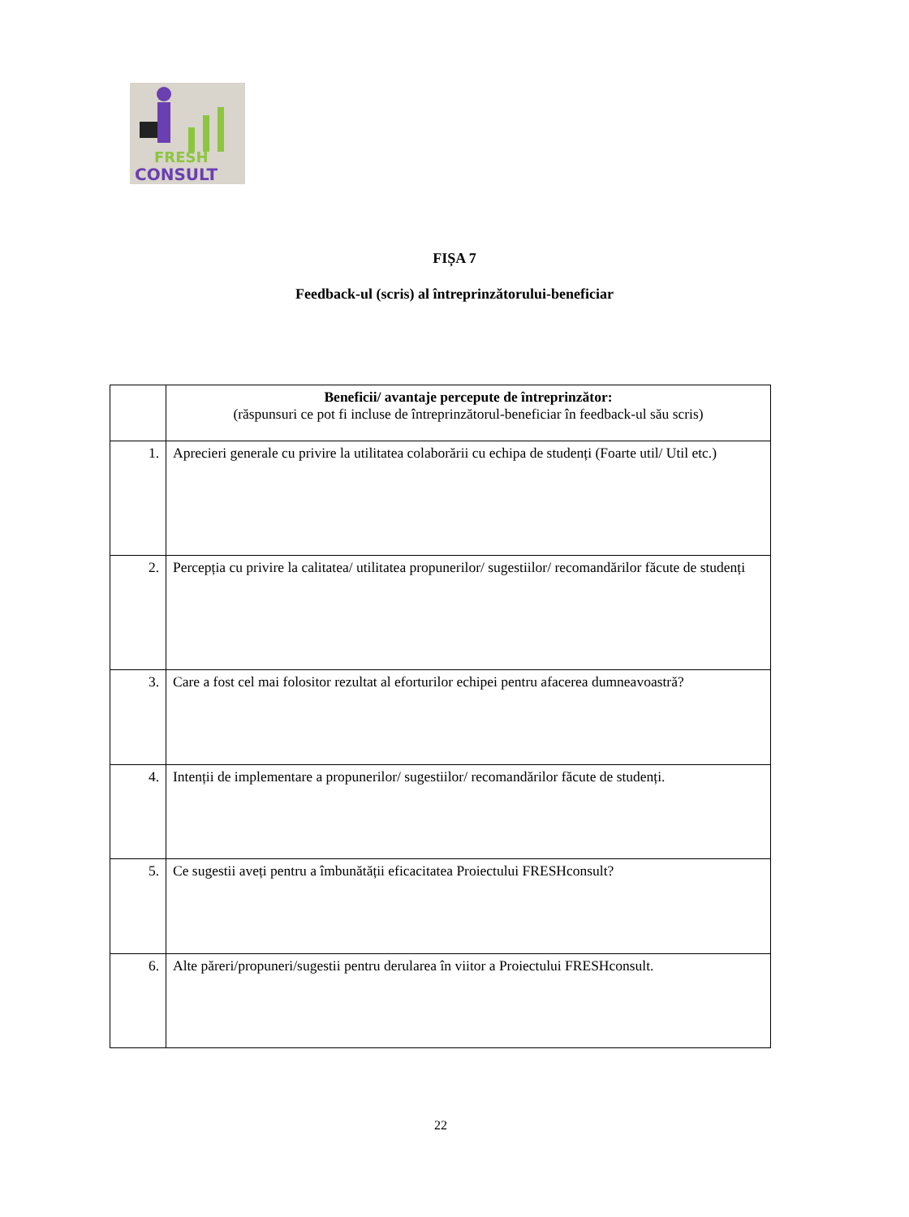FRESH
CONSULT
FIȘA 7
Feedback-ul (scris) al întreprinzătorului-beneficiar
| | Beneficii/ avantaje percepute de întreprinzător: (răspunsuri ce pot fi incluse de întreprinzătorul-beneficiar în feedback-ul său scris) |
| --- | --- |
| 1. | Aprecieri generale cu privire la utilitatea colaborării cu echipa de studenți (Foarte util/ Util etc.) |
| 2. | Percepția cu privire la calitatea/ utilitatea propunerilor/ sugestiilor/ recomandărilor făcute de studenți |
| 3. | Care a fost cel mai folositor rezultat al eforturilor echipei pentru afacerea dumneavoastră? |
| 4. | Intenții de implementare a propunerilor/ sugestiilor/ recomandărilor făcute de studenți. |
| 5. | Ce sugestii aveți pentru a îmbunătății eficacitatea Proiectului FRESHconsult? |
| 6. | Alte păreri/propuneri/sugestii pentru derularea în viitor a Proiectului FRESHconsult. |
22